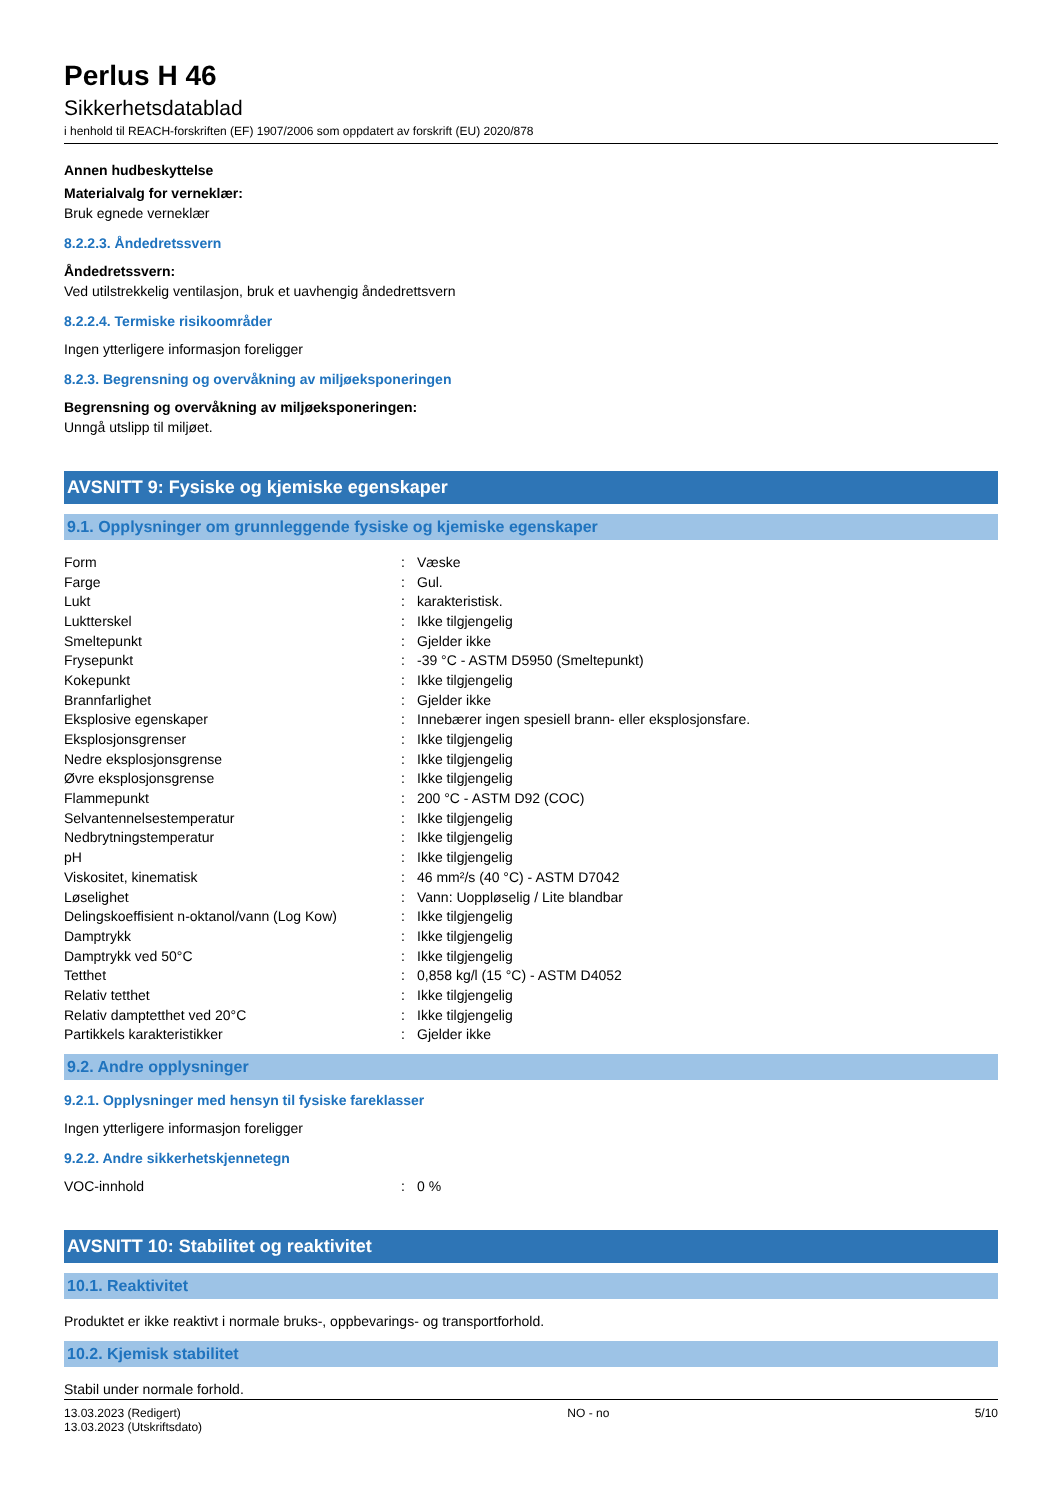Perlus H 46
Sikkerhetsdatablad
i henhold til REACH-forskriften (EF) 1907/2006 som oppdatert av forskrift (EU) 2020/878
Annen hudbeskyttelse
Materialvalg for verneklær:
Bruk egnede verneklær
8.2.2.3. Åndedretssvern
Åndedretssvern:
Ved utilstrekkelig ventilasjon, bruk et uavhengig åndedrettsvern
8.2.2.4. Termiske risikoområder
Ingen ytterligere informasjon foreligger
8.2.3. Begrensning og overvåkning av miljøeksponeringen
Begrensning og overvåkning av miljøeksponeringen:
Unngå utslipp til miljøet.
AVSNITT 9: Fysiske og kjemiske egenskaper
9.1. Opplysninger om grunnleggende fysiske og kjemiske egenskaper
| Form | : | Væske |
| Farge | : | Gul. |
| Lukt | : | karakteristisk. |
| Luktterskel | : | Ikke tilgjengelig |
| Smeltepunkt | : | Gjelder ikke |
| Frysepunkt | : | -39 °C - ASTM D5950 (Smeltepunkt) |
| Kokepunkt | : | Ikke tilgjengelig |
| Brannfarlighet | : | Gjelder ikke |
| Eksplosive egenskaper | : | Innebærer ingen spesiell brann- eller eksplosjonsfare. |
| Eksplosjonsgrenser | : | Ikke tilgjengelig |
| Nedre eksplosjonsgrense | : | Ikke tilgjengelig |
| Øvre eksplosjonsgrense | : | Ikke tilgjengelig |
| Flammepunkt | : | 200 °C - ASTM D92 (COC) |
| Selvantennelsestemperatur | : | Ikke tilgjengelig |
| Nedbrytningstemperatur | : | Ikke tilgjengelig |
| pH | : | Ikke tilgjengelig |
| Viskositet, kinematisk | : | 46 mm²/s (40 °C) - ASTM D7042 |
| Løselighet | : | Vann: Uoppløselig / Lite blandbar |
| Delingskoeffisient n-oktanol/vann (Log Kow) | : | Ikke tilgjengelig |
| Damptrykk | : | Ikke tilgjengelig |
| Damptrykk ved 50°C | : | Ikke tilgjengelig |
| Tetthet | : | 0,858 kg/l (15 °C) - ASTM D4052 |
| Relativ tetthet | : | Ikke tilgjengelig |
| Relativ damptetthet ved 20°C | : | Ikke tilgjengelig |
| Partikkels karakteristikker | : | Gjelder ikke |
9.2. Andre opplysninger
9.2.1. Opplysninger med hensyn til fysiske fareklasser
Ingen ytterligere informasjon foreligger
9.2.2. Andre sikkerhetskjennetegn
| VOC-innhold | : | 0 % |
AVSNITT 10: Stabilitet og reaktivitet
10.1. Reaktivitet
Produktet er ikke reaktivt i normale bruks-, oppbevarings- og transportforhold.
10.2. Kjemisk stabilitet
Stabil under normale forhold.
13.03.2023 (Redigert)
13.03.2023 (Utskriftsdato)
NO - no 5/10